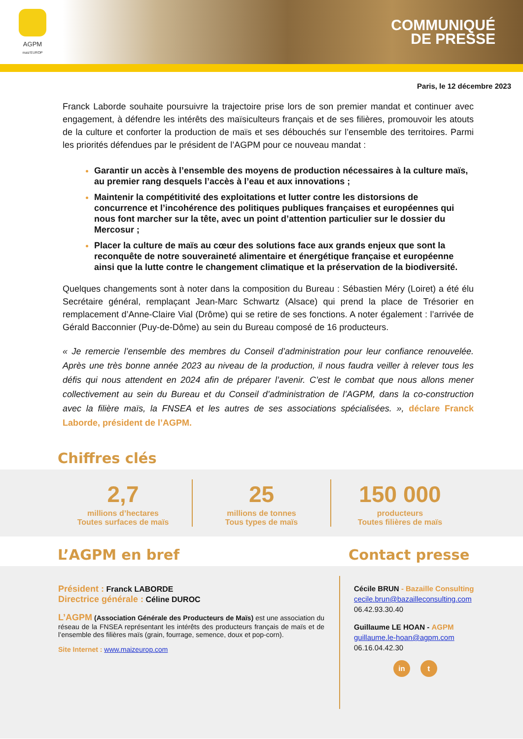AGPM
maiz'EUROP
COMMUNIQUÉ
DE PRESSE
Paris, le 12 décembre 2023
Franck Laborde souhaite poursuivre la trajectoire prise lors de son premier mandat et continuer avec engagement, à défendre les intérêts des maïsiculteurs français et de ses filières, promouvoir les atouts de la culture et conforter la production de maïs et ses débouchés sur l’ensemble des territoires. Parmi les priorités défendues par le président de l’AGPM pour ce nouveau mandat :
Garantir un accès à l’ensemble des moyens de production nécessaires à la culture maïs, au premier rang desquels l’accès à l’eau et aux innovations ;
Maintenir la compétitivité des exploitations et lutter contre les distorsions de concurrence et l’incohérence des politiques publiques françaises et européennes qui nous font marcher sur la tête, avec un point d’attention particulier sur le dossier du Mercosur ;
Placer la culture de maïs au cœur des solutions face aux grands enjeux que sont la reconquête de notre souveraineté alimentaire et énergétique française et européenne ainsi que la lutte contre le changement climatique et la préservation de la biodiversité.
Quelques changements sont à noter dans la composition du Bureau : Sébastien Méry (Loiret) a été élu Secrétaire général, remplaçant Jean-Marc Schwartz (Alsace) qui prend la place de Trésorier en remplacement d’Anne-Claire Vial (Drôme) qui se retire de ses fonctions. A noter également : l’arrivée de Gérald Bacconnier (Puy-de-Dôme) au sein du Bureau composé de 16 producteurs.
« Je remercie l’ensemble des membres du Conseil d’administration pour leur confiance renouvelée. Après une très bonne année 2023 au niveau de la production, il nous faudra veiller à relever tous les défis qui nous attendent en 2024 afin de préparer l’avenir. C’est le combat que nous allons mener collectivement au sein du Bureau et du Conseil d’administration de l’AGPM, dans la co-construction avec la filière maïs, la FNSEA et les autres de ses associations spécialisées. », déclare Franck Laborde, président de l’AGPM.
Chiffres clés
2,7
millions d’hectares
Toutes surfaces de maïs
25
millions de tonnes
Tous types de maïs
150 000
producteurs
Toutes filières de maïs
L’AGPM en bref Contact presse
Président : Franck LABORDE
Directrice générale : Céline DUROC
L’AGPM (Association Générale des Producteurs de Maïs) est une association du réseau de la FNSEA représentant les intérêts des producteurs français de maïs et de l’ensemble des filières maïs (grain, fourrage, semence, doux et pop-corn).
Site Internet : www.maizeurop.com
Cécile BRUN - Bazaille Consulting
cecile.brun@bazailleconsulting.com
06.42.93.30.40
Guillaume LE HOAN - AGPM
guillaume.le-hoan@agpm.com
06.16.04.42.30
in t